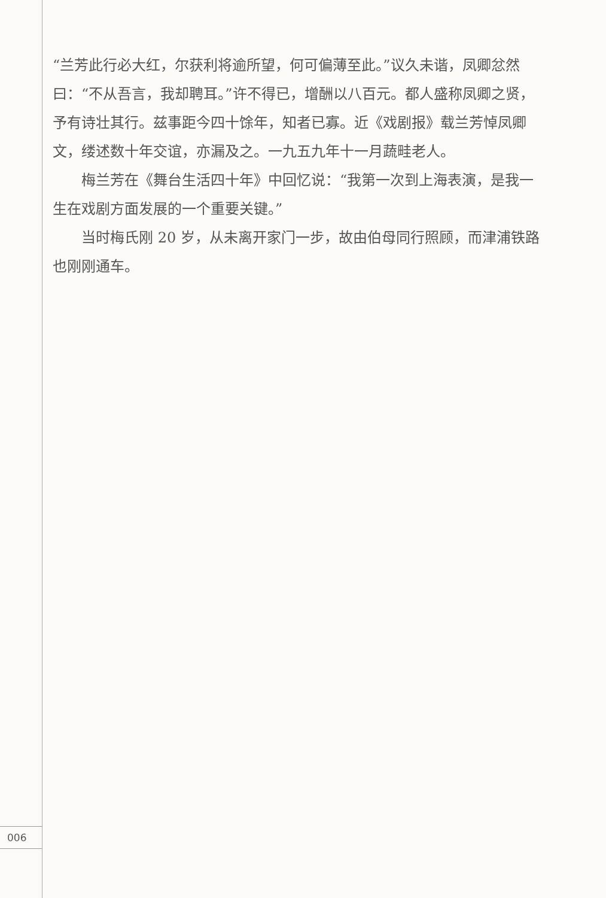“兰芳此行必大红，尔获利将逾所望，何可偏薄至此。”议久未谐，凤卿忿然曰：“不从吾言，我却聘耳。”许不得已，增酬以八百元。都人盛称凤卿之贤，予有诗壮其行。兹事距今四十馀年，知者已寡。近《戏剧报》载兰芳悼凤卿文，缕述数十年交谊，亦漏及之。一九五九年十一月蔬畦老人。
梅兰芳在《舞台生活四十年》中回忆说：“我第一次到上海表演，是我一生在戏剧方面发展的一个重要关键。”
当时梅氏刚 20 岁，从未离开家门一步，故由伯母同行照顾，而津浦铁路也刚刚通车。
006